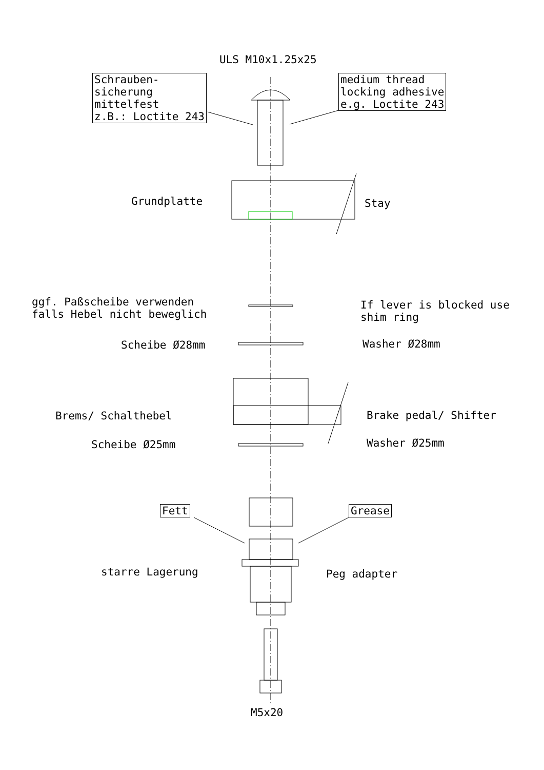ULS M10x1.25x25
Schrauben-
sicherung
mittelfest
z.B.: Loctite 243
medium thread
locking adhesive
e.g. Loctite 243
Grundplatte Stay
ggf. Paßscheibe verwenden
falls Hebel nicht beweglich
If lever is blocked use
shim ring
Scheibe Ø28mm Washer Ø28mm
Brems/ Schalthebel Brake pedal/ Shifter
Scheibe Ø25mm Washer Ø25mm
Fett Grease
starre Lagerung Peg adapter
M5x20